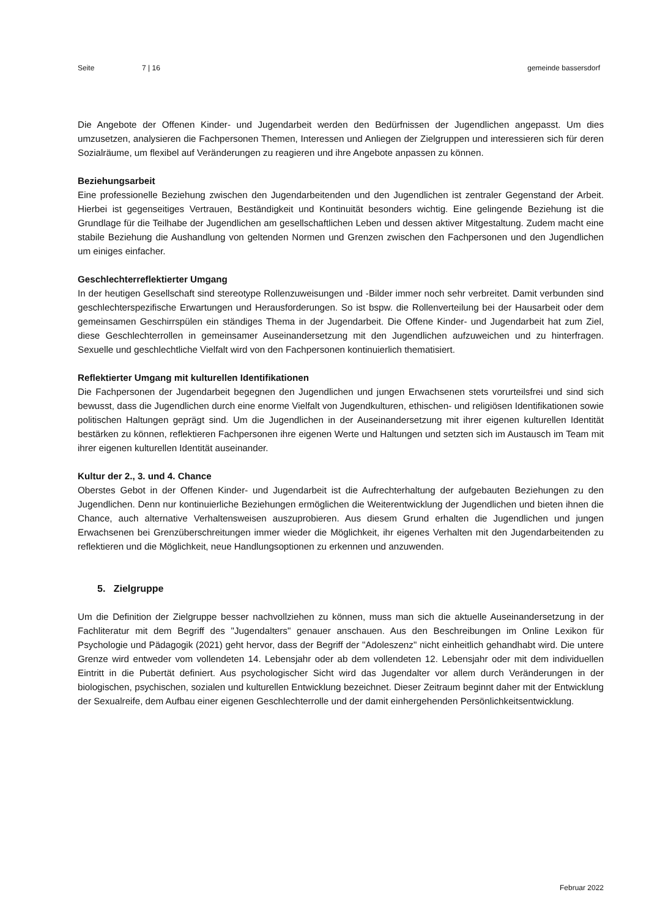Seite 7 | 16 gemeinde bassersdorf
Die Angebote der Offenen Kinder- und Jugendarbeit werden den Bedürfnissen der Jugendlichen angepasst. Um dies umzusetzen, analysieren die Fachpersonen Themen, Interessen und Anliegen der Zielgruppen und interessieren sich für deren Sozialräume, um flexibel auf Veränderungen zu reagieren und ihre Angebote anpassen zu können.
Beziehungsarbeit
Eine professionelle Beziehung zwischen den Jugendarbeitenden und den Jugendlichen ist zentraler Gegenstand der Arbeit. Hierbei ist gegenseitiges Vertrauen, Beständigkeit und Kontinuität besonders wichtig. Eine gelingende Beziehung ist die Grundlage für die Teilhabe der Jugendlichen am gesellschaftlichen Leben und dessen aktiver Mitgestaltung. Zudem macht eine stabile Beziehung die Aushandlung von geltenden Normen und Grenzen zwischen den Fachpersonen und den Jugendlichen um einiges einfacher.
Geschlechterreflektierter Umgang
In der heutigen Gesellschaft sind stereotype Rollenzuweisungen und -Bilder immer noch sehr verbreitet. Damit verbunden sind geschlechterspezifische Erwartungen und Herausforderungen. So ist bspw. die Rollenverteilung bei der Hausarbeit oder dem gemeinsamen Geschirrspülen ein ständiges Thema in der Jugendarbeit. Die Offene Kinder- und Jugendarbeit hat zum Ziel, diese Geschlechterrollen in gemeinsamer Auseinandersetzung mit den Jugendlichen aufzuweichen und zu hinterfragen. Sexuelle und geschlechtliche Vielfalt wird von den Fachpersonen kontinuierlich thematisiert.
Reflektierter Umgang mit kulturellen Identifikationen
Die Fachpersonen der Jugendarbeit begegnen den Jugendlichen und jungen Erwachsenen stets vorurteilsfrei und sind sich bewusst, dass die Jugendlichen durch eine enorme Vielfalt von Jugendkulturen, ethischen- und religiösen Identifikationen sowie politischen Haltungen geprägt sind. Um die Jugendlichen in der Auseinandersetzung mit ihrer eigenen kulturellen Identität bestärken zu können, reflektieren Fachpersonen ihre eigenen Werte und Haltungen und setzten sich im Austausch im Team mit ihrer eigenen kulturellen Identität auseinander.
Kultur der 2., 3. und 4. Chance
Oberstes Gebot in der Offenen Kinder- und Jugendarbeit ist die Aufrechterhaltung der aufgebauten Beziehungen zu den Jugendlichen. Denn nur kontinuierliche Beziehungen ermöglichen die Weiterentwicklung der Jugendlichen und bieten ihnen die Chance, auch alternative Verhaltensweisen auszuprobieren. Aus diesem Grund erhalten die Jugendlichen und jungen Erwachsenen bei Grenzüberschreitungen immer wieder die Möglichkeit, ihr eigenes Verhalten mit den Jugendarbeitenden zu reflektieren und die Möglichkeit, neue Handlungsoptionen zu erkennen und anzuwenden.
5. Zielgruppe
Um die Definition der Zielgruppe besser nachvollziehen zu können, muss man sich die aktuelle Auseinandersetzung in der Fachliteratur mit dem Begriff des "Jugendalters" genauer anschauen. Aus den Beschreibungen im Online Lexikon für Psychologie und Pädagogik (2021) geht hervor, dass der Begriff der "Adoleszenz" nicht einheitlich gehandhabt wird. Die untere Grenze wird entweder vom vollendeten 14. Lebensjahr oder ab dem vollendeten 12. Lebensjahr oder mit dem individuellen Eintritt in die Pubertät definiert. Aus psychologischer Sicht wird das Jugendalter vor allem durch Veränderungen in der biologischen, psychischen, sozialen und kulturellen Entwicklung bezeichnet. Dieser Zeitraum beginnt daher mit der Entwicklung der Sexualreife, dem Aufbau einer eigenen Geschlechterrolle und der damit einhergehenden Persönlichkeitsentwicklung.
Februar 2022